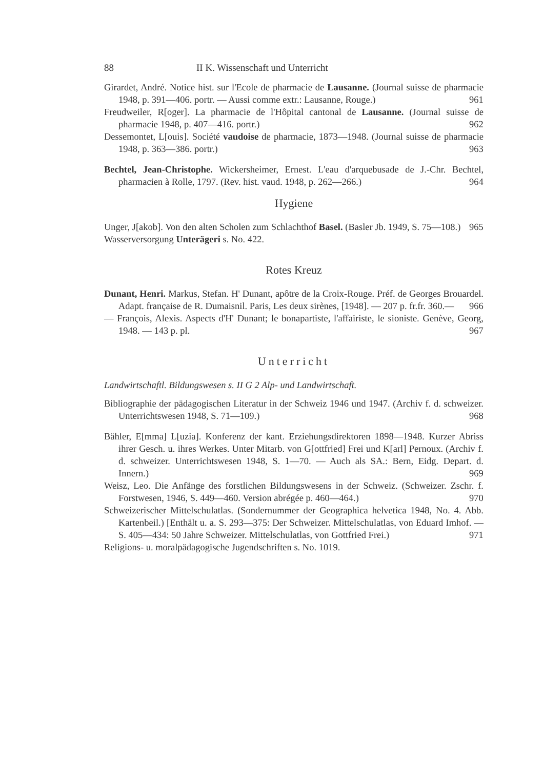88 II K. Wissenschaft und Unterricht
Girardet, André. Notice hist. sur l'Ecole de pharmacie de Lausanne. (Journal suisse de pharmacie 1948, p. 391—406. portr. — Aussi comme extr.: Lausanne, Rouge.) 961
Freudweiler, R[oger]. La pharmacie de l'Hôpital cantonal de Lausanne. (Journal suisse de pharmacie 1948, p. 407—416. portr.) 962
Dessemontet, L[ouis]. Société vaudoise de pharmacie, 1873—1948. (Journal suisse de pharmacie 1948, p. 363—386. portr.) 963
Bechtel, Jean-Christophe. Wickersheimer, Ernest. L'eau d'arquebusade de J.-Chr. Bechtel, pharmacien à Rolle, 1797. (Rev. hist. vaud. 1948, p. 262—266.) 964
Hygiene
Unger, J[akob]. Von den alten Scholen zum Schlachthof Basel. (Basler Jb. 1949, S. 75—108.) 965
Wasserversorgung Unterägeri s. No. 422.
Rotes Kreuz
Dunant, Henri. Markus, Stefan. H' Dunant, apôtre de la Croix-Rouge. Préf. de Georges Brouardel. Adapt. française de R. Dumaisnil. Paris, Les deux sirènes, [1948]. — 207 p. fr.fr. 360.— 966
— François, Alexis. Aspects d'H' Dunant; le bonapartiste, l'affairiste, le sioniste. Genève, Georg, 1948. — 143 p. pl. 967
Unterricht
Landwirtschaftl. Bildungswesen s. II G 2 Alp- und Landwirtschaft.
Bibliographie der pädagogischen Literatur in der Schweiz 1946 und 1947. (Archiv f. d. schweizer. Unterrichtswesen 1948, S. 71—109.) 968
Bähler, E[mma] L[uzia]. Konferenz der kant. Erziehungsdirektoren 1898—1948. Kurzer Abriss ihrer Gesch. u. ihres Werkes. Unter Mitarb. von G[ottfried] Frei und K[arl] Pernoux. (Archiv f. d. schweizer. Unterrichtswesen 1948, S. 1—70. — Auch als SA.: Bern, Eidg. Depart. d. Innern.) 969
Weisz, Leo. Die Anfänge des forstlichen Bildungswesens in der Schweiz. (Schweizer. Zschr. f. Forstwesen, 1946, S. 449—460. Version abrégée p. 460—464.) 970
Schweizerischer Mittelschulatlas. (Sondernummer der Geographica helvetica 1948, No. 4. Abb. Kartenbeil.) [Enthält u. a. S. 293—375: Der Schweizer. Mittelschulatlas, von Eduard Imhof. — S. 405—434: 50 Jahre Schweizer. Mittelschulatlas, von Gottfried Frei.) 971
Religions- u. moralpädagogische Jugendschriften s. No. 1019.